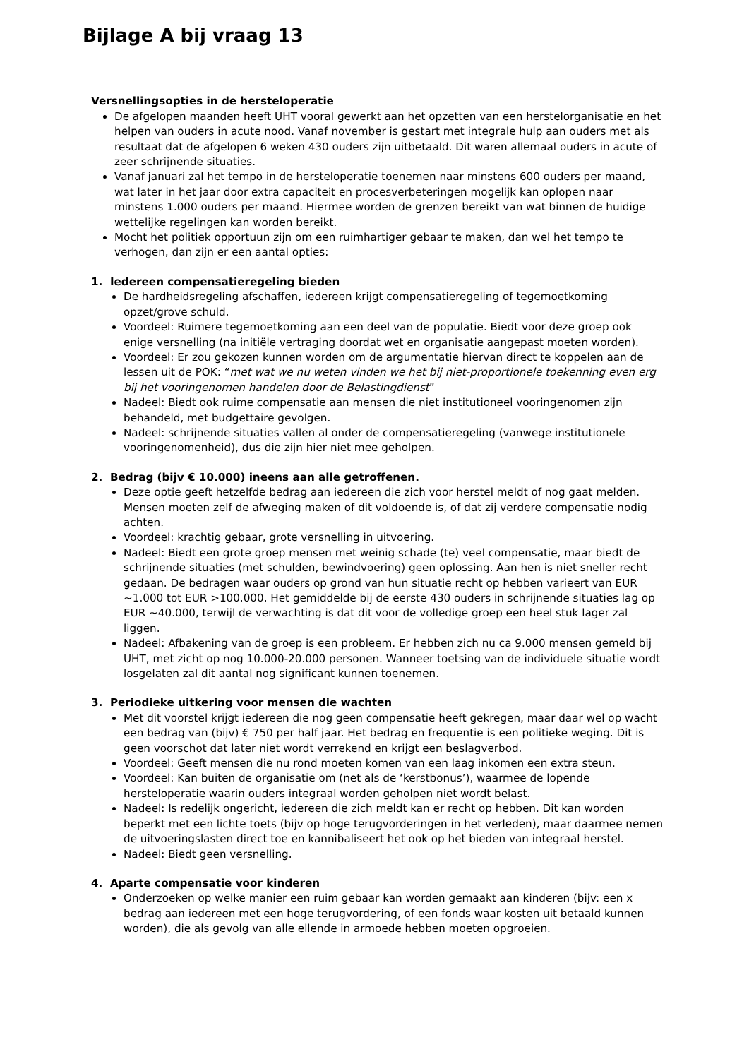Bijlage A bij vraag 13
Versnellingsopties in de hersteloperatie
De afgelopen maanden heeft UHT vooral gewerkt aan het opzetten van een herstelorganisatie en het helpen van ouders in acute nood. Vanaf november is gestart met integrale hulp aan ouders met als resultaat dat de afgelopen 6 weken 430 ouders zijn uitbetaald. Dit waren allemaal ouders in acute of zeer schrijnende situaties.
Vanaf januari zal het tempo in de hersteloperatie toenemen naar minstens 600 ouders per maand, wat later in het jaar door extra capaciteit en procesverbeteringen mogelijk kan oplopen naar minstens 1.000 ouders per maand. Hiermee worden de grenzen bereikt van wat binnen de huidige wettelijke regelingen kan worden bereikt.
Mocht het politiek opportuun zijn om een ruimhartiger gebaar te maken, dan wel het tempo te verhogen, dan zijn er een aantal opties:
1. Iedereen compensatieregeling bieden
De hardheidsregeling afschaffen, iedereen krijgt compensatieregeling of tegemoetkoming opzet/grove schuld.
Voordeel: Ruimere tegemoetkoming aan een deel van de populatie. Biedt voor deze groep ook enige versnelling (na initiële vertraging doordat wet en organisatie aangepast moeten worden).
Voordeel: Er zou gekozen kunnen worden om de argumentatie hiervan direct te koppelen aan de lessen uit de POK: “met wat we nu weten vinden we het bij niet-proportionele toekenning even erg bij het vooringenomen handelen door de Belastingdienst”
Nadeel: Biedt ook ruime compensatie aan mensen die niet institutioneel vooringenomen zijn behandeld, met budgettaire gevolgen.
Nadeel: schrijnende situaties vallen al onder de compensatieregeling (vanwege institutionele vooringenomenheid), dus die zijn hier niet mee geholpen.
2. Bedrag (bijv € 10.000) ineens aan alle getroffenen.
Deze optie geeft hetzelfde bedrag aan iedereen die zich voor herstel meldt of nog gaat melden. Mensen moeten zelf de afweging maken of dit voldoende is, of dat zij verdere compensatie nodig achten.
Voordeel: krachtig gebaar, grote versnelling in uitvoering.
Nadeel: Biedt een grote groep mensen met weinig schade (te) veel compensatie, maar biedt de schrijnende situaties (met schulden, bewindvoering) geen oplossing. Aan hen is niet sneller recht gedaan. De bedragen waar ouders op grond van hun situatie recht op hebben varieert van EUR ~1.000 tot EUR >100.000. Het gemiddelde bij de eerste 430 ouders in schrijnende situaties lag op EUR ~40.000, terwijl de verwachting is dat dit voor de volledige groep een heel stuk lager zal liggen.
Nadeel: Afbakening van de groep is een probleem. Er hebben zich nu ca 9.000 mensen gemeld bij UHT, met zicht op nog 10.000-20.000 personen. Wanneer toetsing van de individuele situatie wordt losgelaten zal dit aantal nog significant kunnen toenemen.
3. Periodieke uitkering voor mensen die wachten
Met dit voorstel krijgt iedereen die nog geen compensatie heeft gekregen, maar daar wel op wacht een bedrag van (bijv) € 750 per half jaar. Het bedrag en frequentie is een politieke weging. Dit is geen voorschot dat later niet wordt verrekend en krijgt een beslagverbod.
Voordeel: Geeft mensen die nu rond moeten komen van een laag inkomen een extra steun.
Voordeel: Kan buiten de organisatie om (net als de ‘kerstbonus’), waarmee de lopende hersteloperatie waarin ouders integraal worden geholpen niet wordt belast.
Nadeel: Is redelijk ongericht, iedereen die zich meldt kan er recht op hebben. Dit kan worden beperkt met een lichte toets (bijv op hoge terugvorderingen in het verleden), maar daarmee nemen de uitvoeringslasten direct toe en kannibaliseert het ook op het bieden van integraal herstel.
Nadeel: Biedt geen versnelling.
4. Aparte compensatie voor kinderen
Onderzoeken op welke manier een ruim gebaar kan worden gemaakt aan kinderen (bijv: een x bedrag aan iedereen met een hoge terugvordering, of een fonds waar kosten uit betaald kunnen worden), die als gevolg van alle ellende in armoede hebben moeten opgroeien.